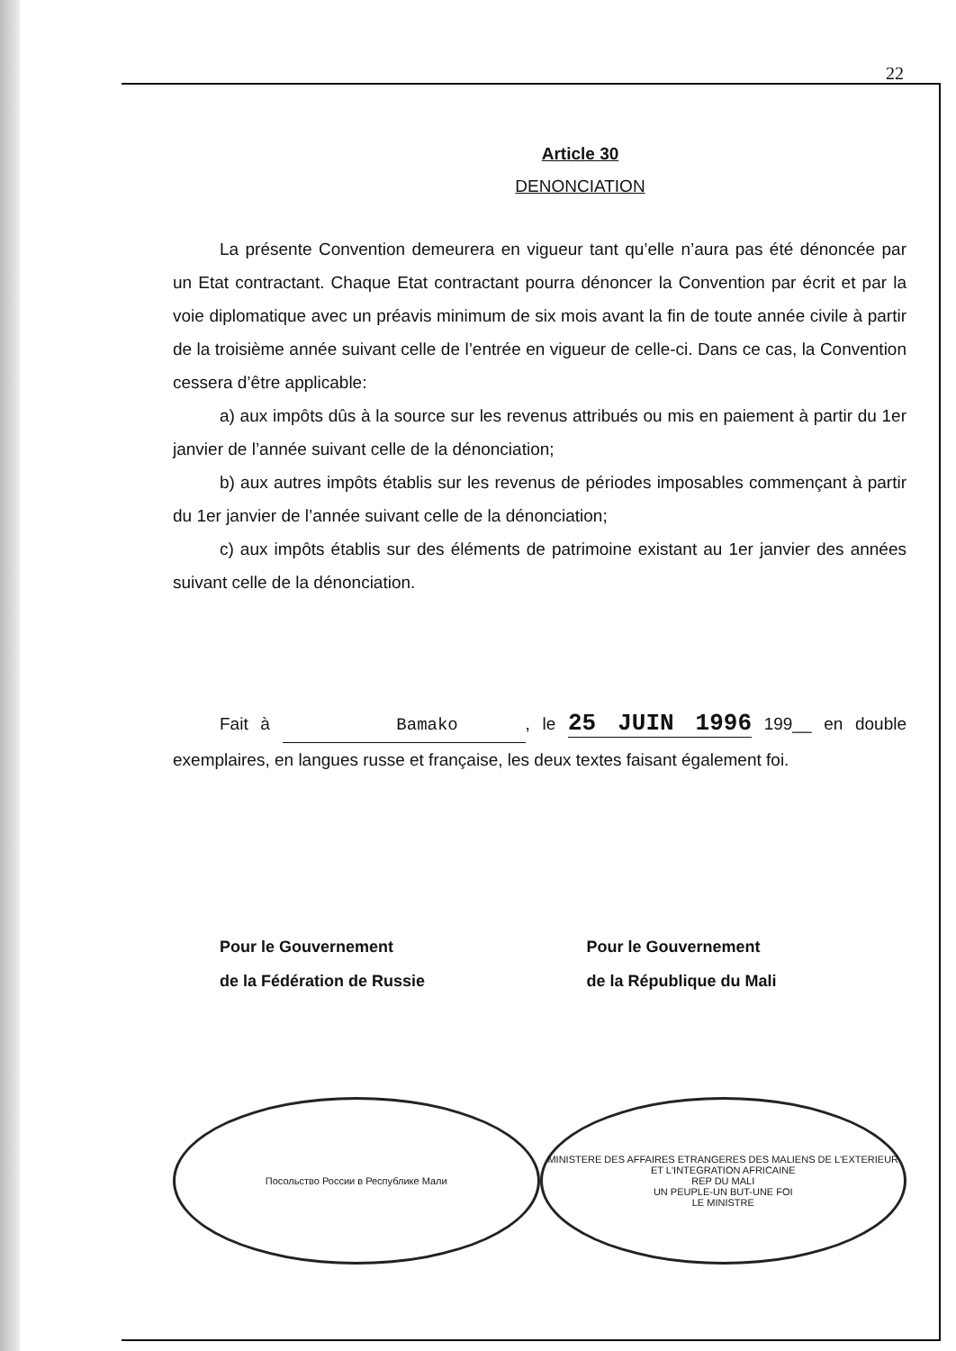22
Article 30
DENONCIATION
La présente Convention demeurera en vigueur tant qu’elle n’aura pas été dénoncée par un Etat contractant. Chaque Etat contractant pourra dénoncer la Convention par écrit et par la voie diplomatique avec un préavis minimum de six mois avant la fin de toute année civile à partir de la troisième année suivant celle de l’entrée en vigueur de celle-ci. Dans ce cas, la Convention cessera d’être applicable:
a) aux impôts dûs à la source sur les revenus attribués ou mis en paiement à partir du 1er janvier de l’année suivant celle de la dénonciation;
b) aux autres impôts établis sur les revenus de périodes imposables commençant à partir du 1er janvier de l’année suivant celle de la dénonciation;
c) aux impôts établis sur des éléments de patrimoine existant au 1er janvier des années suivant celle de la dénonciation.
Fait à Bamako, le 25 JUIN 1996 199__ en double exemplaires, en langues russe et française, les deux textes faisant également foi.
Pour le Gouvernement
de la Fédération de Russie
Pour le Gouvernement
de la République du Mali
Посольство России в Республике Мали
MINISTERE DES AFFAIRES ETRANGERES DES MALIENS DE L'EXTERIEUR ET L'INTEGRATION AFRICAINE
REP DU MALI
UN PEUPLE-UN BUT-UNE FOI
LE MINISTRE